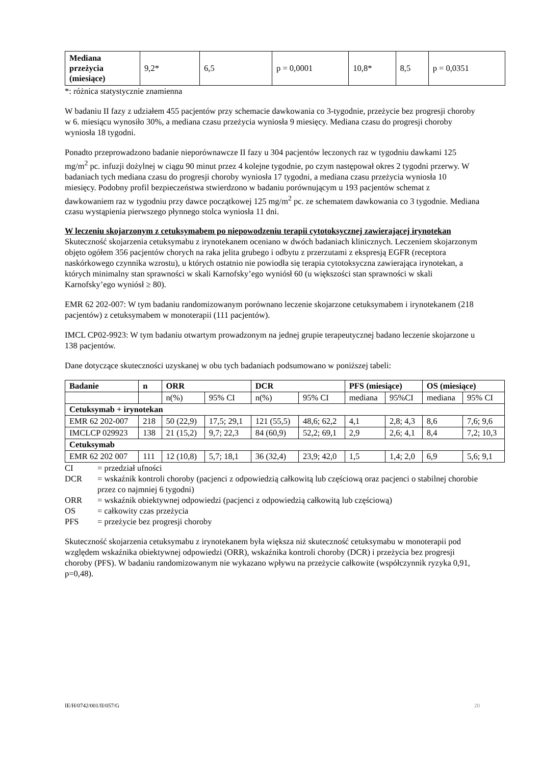| Mediana przeżycia (miesiące) | 9,2* | 6,5 | p = 0,0001 | 10,8* | 8,5 | p = 0,0351 |
*: różnica statystycznie znamienna
W badaniu II fazy z udziałem 455 pacjentów przy schemacie dawkowania co 3-tygodnie, przeżycie bez progresji choroby w 6. miesiącu wynosiło 30%, a mediana czasu przeżycia wyniosła 9 miesięcy. Mediana czasu do progresji choroby wyniosła 18 tygodni.
Ponadto przeprowadzono badanie nieporównawcze II fazy u 304 pacjentów leczonych raz w tygodniu dawkami 125 mg/m<sup>2</sup> pc. infuzji dożylnej w ciągu 90 minut przez 4 kolejne tygodnie, po czym następował okres 2 tygodni przerwy. W badaniach tych mediana czasu do progresji choroby wyniosła 17 tygodni, a mediana czasu przeżycia wyniosła 10 miesięcy. Podobny profil bezpieczeństwa stwierdzono w badaniu porównującym u 193 pacjentów schemat z dawkowaniem raz w tygodniu przy dawce początkowej 125 mg/m<sup>2</sup> pc. ze schematem dawkowania co 3 tygodnie. Mediana czasu wystąpienia pierwszego płynnego stolca wyniosła 11 dni.
W leczeniu skojarzonym z cetuksymabem po niepowodzeniu terapii cytotoksycznej zawierającej irynotekan
Skuteczność skojarzenia cetuksymabu z irynotekanem oceniano w dwóch badaniach klinicznych. Leczeniem skojarzonym objęto ogółem 356 pacjentów chorych na raka jelita grubego i odbytu z przerzutami z ekspresją EGFR (receptora naskórkowego czynnika wzrostu), u których ostatnio nie powiodła się terapia cytotoksyczna zawierająca irynotekan, a których minimalny stan sprawności w skali Karnofsky’ego wyniósł 60 (u większości stan sprawności w skali Karnofsky’ego wyniósł ≥ 80).
EMR 62 202-007: W tym badaniu randomizowanym porównano leczenie skojarzone cetuksymabem i irynotekanem (218 pacjentów) z cetuksymabem w monoterapii (111 pacjentów).
IMCL CP02-9923: W tym badaniu otwartym prowadzonym na jednej grupie terapeutycznej badano leczenie skojarzone u 138 pacjentów.
Dane dotyczące skuteczności uzyskanej w obu tych badaniach podsumowano w poniższej tabeli:
| Badanie | n | ORR | | DCR | | PFS (miesiące) | | OS (miesiące) | |
| --- | --- | --- | --- | --- | --- | --- | --- | --- | --- |
| | | n(%) | 95% CI | n(%) | 95% CI | mediana | 95%CI | mediana | 95% CI |
| Cetuksymab + irynotekan | | | | | | | | | |
| EMR 62 202-007 | 218 | 50 (22,9) | 17,5; 29,1 | 121 (55,5) | 48,6; 62,2 | 4,1 | 2,8; 4,3 | 8,6 | 7,6; 9,6 |
| IMCLCP 029923 | 138 | 21 (15,2) | 9,7; 22,3 | 84 (60,9) | 52,2; 69,1 | 2,9 | 2,6; 4,1 | 8,4 | 7,2; 10,3 |
| Cetuksymab | | | | | | | | | |
| EMR 62 202 007 | 111 | 12 (10,8) | 5,7; 18,1 | 36 (32,4) | 23,9; 42,0 | 1,5 | 1,4; 2,0 | 6,9 | 5,6; 9,1 |
CI = przedział ufności
DCR = wskaźnik kontroli choroby (pacjenci z odpowiedzią całkowitą lub częściową oraz pacjenci o stabilnej chorobie przez co najmniej 6 tygodni)
ORR = wskaźnik obiektywnej odpowiedzi (pacjenci z odpowiedzią całkowitą lub częściową)
OS = całkowity czas przeżycia
PFS = przeżycie bez progresji choroby
Skuteczność skojarzenia cetuksymabu z irynotekanem była większa niż skuteczność cetuksymabu w monoterapii pod względem wskaźnika obiektywnej odpowiedzi (ORR), wskaźnika kontroli choroby (DCR) i przeżycia bez progresji choroby (PFS). W badaniu randomizowanym nie wykazano wpływu na przeżycie całkowite (współczynnik ryzyka 0,91, p=0,48).
IE/H/0742/001/II/057/G 20